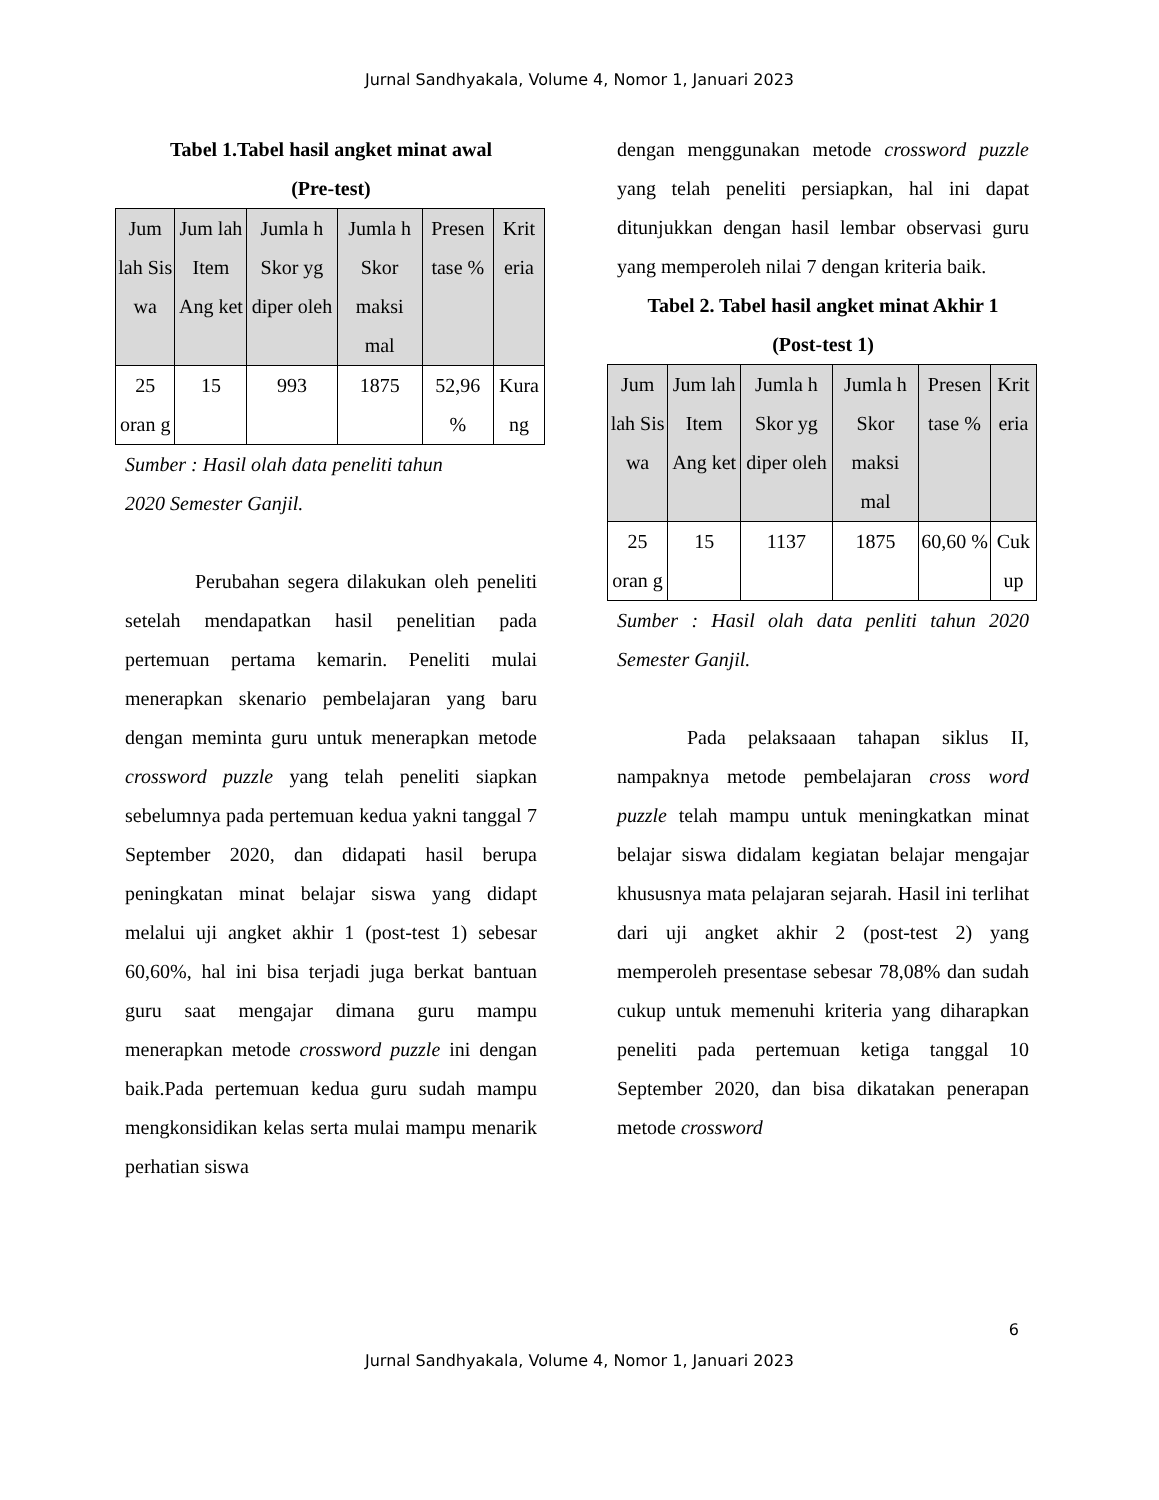Jurnal Sandhyakala, Volume 4, Nomor 1, Januari 2023
Tabel 1.Tabel hasil angket minat awal
(Pre-test)
| Jum lah Sis wa | Jum lah Item Ang ket | Jumla h Skor yg diper oleh | Jumla h Skor maksi mal | Presen tase % | Krit eria |
| --- | --- | --- | --- | --- | --- |
| 25 oran g | 15 | 993 | 1875 | 52,96 % | Kura ng |
Sumber : Hasil olah data peneliti tahun
2020 Semester Ganjil.
Perubahan segera dilakukan oleh peneliti setelah mendapatkan hasil penelitian pada pertemuan pertama kemarin. Peneliti mulai menerapkan skenario pembelajaran yang baru dengan meminta guru untuk menerapkan metode crossword puzzle yang telah peneliti siapkan sebelumnya pada pertemuan kedua yakni tanggal 7 September 2020, dan didapati hasil berupa peningkatan minat belajar siswa yang didapt melalui uji angket akhir 1 (post-test 1) sebesar 60,60%, hal ini bisa terjadi juga berkat bantuan guru saat mengajar dimana guru mampu menerapkan metode crossword puzzle ini dengan baik.Pada pertemuan kedua guru sudah mampu mengkonsidikan kelas serta mulai mampu menarik perhatian siswa
dengan menggunakan metode crossword puzzle yang telah peneliti persiapkan, hal ini dapat ditunjukkan dengan hasil lembar observasi guru yang memperoleh nilai 7 dengan kriteria baik.
Tabel 2. Tabel hasil angket minat Akhir 1
(Post-test 1)
| Jum lah Sis wa | Jum lah Item Ang ket | Jumla h Skor yg diper oleh | Jumla h Skor maksi mal | Presen tase % | Krit eria |
| --- | --- | --- | --- | --- | --- |
| 25 oran g | 15 | 1137 | 1875 | 60,60 % | Cuk up |
Sumber : Hasil olah data penliti tahun 2020 Semester Ganjil.
Pada pelaksaaan tahapan siklus II, nampaknya metode pembelajaran cross word puzzle telah mampu untuk meningkatkan minat belajar siswa didalam kegiatan belajar mengajar khususnya mata pelajaran sejarah. Hasil ini terlihat dari uji angket akhir 2 (post-test 2) yang memperoleh presentase sebesar 78,08% dan sudah cukup untuk memenuhi kriteria yang diharapkan peneliti pada pertemuan ketiga tanggal 10 September 2020, dan bisa dikatakan penerapan metode crossword
6
Jurnal Sandhyakala, Volume 4, Nomor 1, Januari 2023